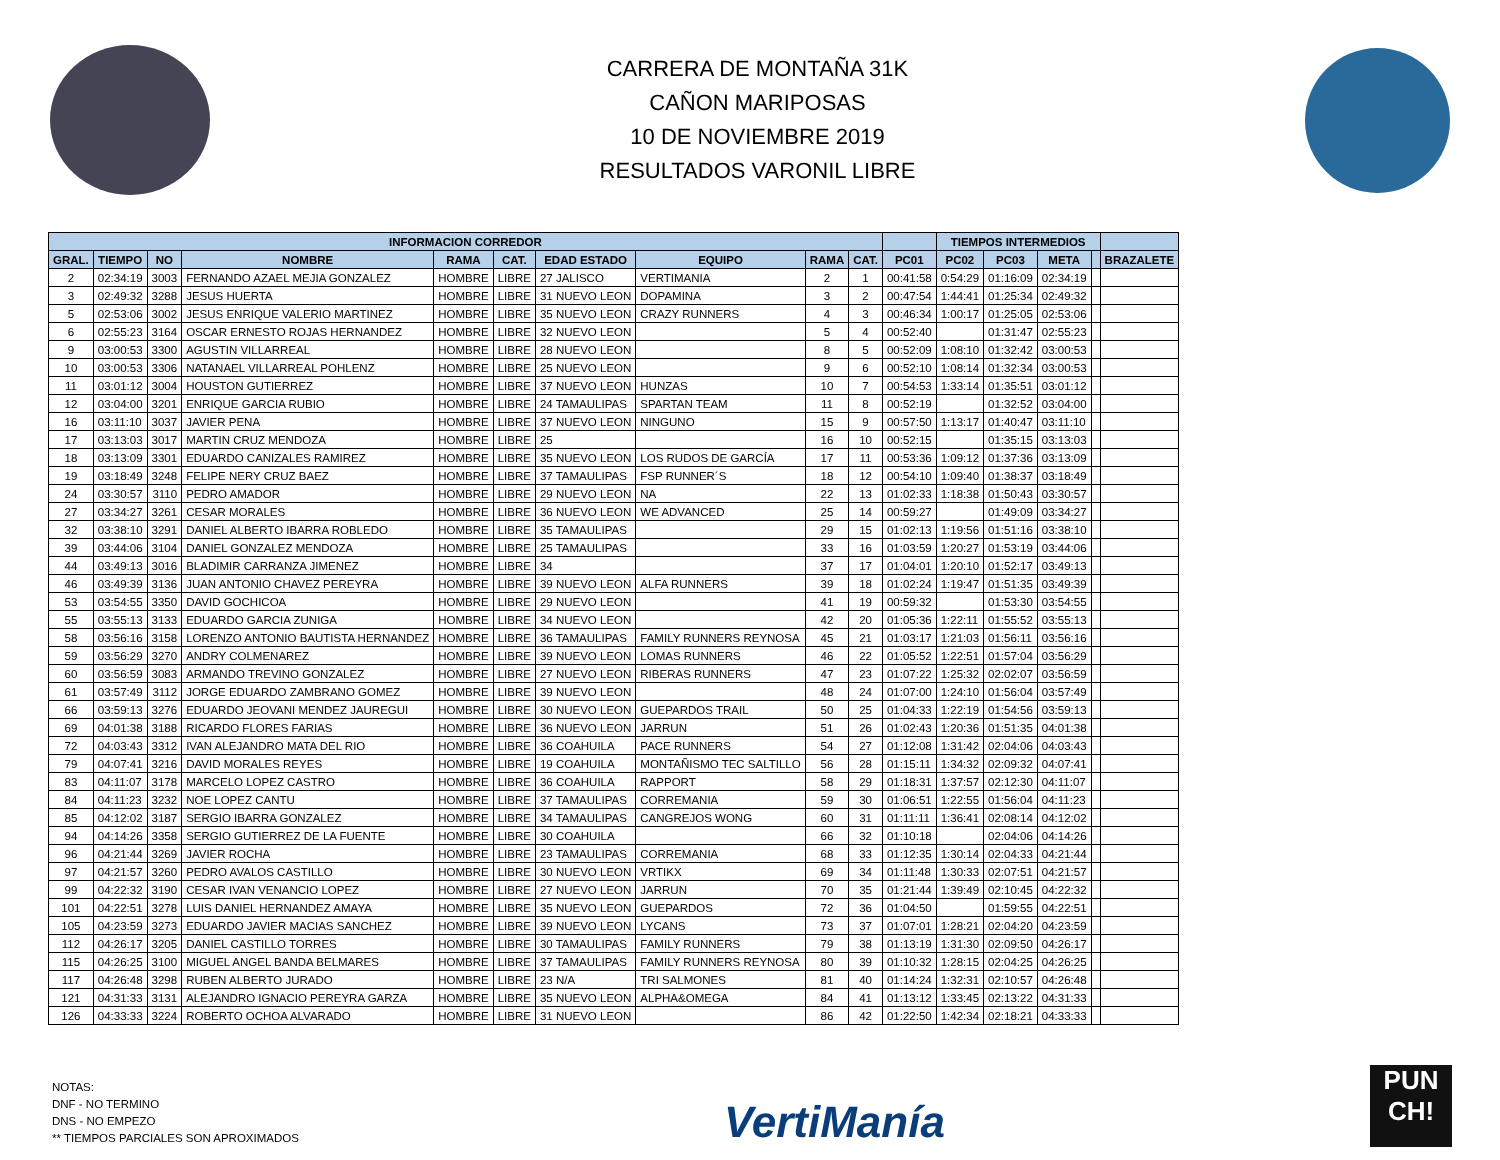CARRERA DE MONTAÑA 31K
CAÑON MARIPOSAS
10 DE NOVIEMBRE 2019
RESULTADOS VARONIL LIBRE
| INFORMACION CORREDOR | | | | | | | | | | | TIEMPOS INTERMEDIOS | | | | |
| --- | --- | --- | --- | --- | --- | --- | --- | --- | --- | --- | --- | --- | --- | --- | --- |
| GRAL. | TIEMPO | NO | NOMBRE | RAMA | CAT. | EDAD ESTADO | EQUIPO | RAMA | CAT. | PC01 | PC02 | PC03 | META | | BRAZALETE |
| 2 | 02:34:19 | 3003 | FERNANDO AZAEL MEJIA GONZALEZ | HOMBRE | LIBRE | 27 JALISCO | VERTIMANIA | 2 | 1 | 00:41:58 | 0:54:29 | 01:16:09 | 02:34:19 | | |
| 3 | 02:49:32 | 3288 | JESUS HUERTA | HOMBRE | LIBRE | 31 NUEVO LEON | DOPAMINA | 3 | 2 | 00:47:54 | 1:44:41 | 01:25:34 | 02:49:32 | | |
| 5 | 02:53:06 | 3002 | JESUS ENRIQUE VALERIO MARTINEZ | HOMBRE | LIBRE | 35 NUEVO LEON | CRAZY RUNNERS | 4 | 3 | 00:46:34 | 1:00:17 | 01:25:05 | 02:53:06 | | |
| 6 | 02:55:23 | 3164 | OSCAR ERNESTO ROJAS HERNANDEZ | HOMBRE | LIBRE | 32 NUEVO LEON | | 5 | 4 | 00:52:40 | | 01:31:47 | 02:55:23 | | |
| 9 | 03:00:53 | 3300 | AGUSTIN VILLARREAL | HOMBRE | LIBRE | 28 NUEVO LEON | | 8 | 5 | 00:52:09 | 1:08:10 | 01:32:42 | 03:00:53 | | |
| 10 | 03:00:53 | 3306 | NATANAEL VILLARREAL POHLENZ | HOMBRE | LIBRE | 25 NUEVO LEON | | 9 | 6 | 00:52:10 | 1:08:14 | 01:32:34 | 03:00:53 | | |
| 11 | 03:01:12 | 3004 | HOUSTON GUTIERREZ | HOMBRE | LIBRE | 37 NUEVO LEON | HUNZAS | 10 | 7 | 00:54:53 | 1:33:14 | 01:35:51 | 03:01:12 | | |
| 12 | 03:04:00 | 3201 | ENRIQUE GARCIA RUBIO | HOMBRE | LIBRE | 24 TAMAULIPAS | SPARTAN TEAM | 11 | 8 | 00:52:19 | | 01:32:52 | 03:04:00 | | |
| 16 | 03:11:10 | 3037 | JAVIER PENA | HOMBRE | LIBRE | 37 NUEVO LEON | NINGUNO | 15 | 9 | 00:57:50 | 1:13:17 | 01:40:47 | 03:11:10 | | |
| 17 | 03:13:03 | 3017 | MARTIN CRUZ MENDOZA | HOMBRE | LIBRE | 25 | | 16 | 10 | 00:52:15 | | 01:35:15 | 03:13:03 | | |
| 18 | 03:13:09 | 3301 | EDUARDO CANIZALES RAMIREZ | HOMBRE | LIBRE | 35 NUEVO LEON | LOS RUDOS DE GARCÍA | 17 | 11 | 00:53:36 | 1:09:12 | 01:37:36 | 03:13:09 | | |
| 19 | 03:18:49 | 3248 | FELIPE NERY CRUZ BAEZ | HOMBRE | LIBRE | 37 TAMAULIPAS | FSP RUNNER´S | 18 | 12 | 00:54:10 | 1:09:40 | 01:38:37 | 03:18:49 | | |
| 24 | 03:30:57 | 3110 | PEDRO AMADOR | HOMBRE | LIBRE | 29 NUEVO LEON | NA | 22 | 13 | 01:02:33 | 1:18:38 | 01:50:43 | 03:30:57 | | |
| 27 | 03:34:27 | 3261 | CESAR MORALES | HOMBRE | LIBRE | 36 NUEVO LEON | WE ADVANCED | 25 | 14 | 00:59:27 | | 01:49:09 | 03:34:27 | | |
| 32 | 03:38:10 | 3291 | DANIEL ALBERTO IBARRA ROBLEDO | HOMBRE | LIBRE | 35 TAMAULIPAS | | 29 | 15 | 01:02:13 | 1:19:56 | 01:51:16 | 03:38:10 | | |
| 39 | 03:44:06 | 3104 | DANIEL GONZALEZ MENDOZA | HOMBRE | LIBRE | 25 TAMAULIPAS | | 33 | 16 | 01:03:59 | 1:20:27 | 01:53:19 | 03:44:06 | | |
| 44 | 03:49:13 | 3016 | BLADIMIR CARRANZA JIMENEZ | HOMBRE | LIBRE | 34 | | 37 | 17 | 01:04:01 | 1:20:10 | 01:52:17 | 03:49:13 | | |
| 46 | 03:49:39 | 3136 | JUAN ANTONIO CHAVEZ PEREYRA | HOMBRE | LIBRE | 39 NUEVO LEON | ALFA RUNNERS | 39 | 18 | 01:02:24 | 1:19:47 | 01:51:35 | 03:49:39 | | |
| 53 | 03:54:55 | 3350 | DAVID GOCHICOA | HOMBRE | LIBRE | 29 NUEVO LEON | | 41 | 19 | 00:59:32 | | 01:53:30 | 03:54:55 | | |
| 55 | 03:55:13 | 3133 | EDUARDO GARCIA ZUNIGA | HOMBRE | LIBRE | 34 NUEVO LEON | | 42 | 20 | 01:05:36 | 1:22:11 | 01:55:52 | 03:55:13 | | |
| 58 | 03:56:16 | 3158 | LORENZO ANTONIO BAUTISTA HERNANDEZ | HOMBRE | LIBRE | 36 TAMAULIPAS | FAMILY RUNNERS REYNOSA | 45 | 21 | 01:03:17 | 1:21:03 | 01:56:11 | 03:56:16 | | |
| 59 | 03:56:29 | 3270 | ANDRY COLMENAREZ | HOMBRE | LIBRE | 39 NUEVO LEON | LOMAS RUNNERS | 46 | 22 | 01:05:52 | 1:22:51 | 01:57:04 | 03:56:29 | | |
| 60 | 03:56:59 | 3083 | ARMANDO TREVINO GONZALEZ | HOMBRE | LIBRE | 27 NUEVO LEON | RIBERAS RUNNERS | 47 | 23 | 01:07:22 | 1:25:32 | 02:02:07 | 03:56:59 | | |
| 61 | 03:57:49 | 3112 | JORGE EDUARDO ZAMBRANO GOMEZ | HOMBRE | LIBRE | 39 NUEVO LEON | | 48 | 24 | 01:07:00 | 1:24:10 | 01:56:04 | 03:57:49 | | |
| 66 | 03:59:13 | 3276 | EDUARDO JEOVANI MENDEZ JAUREGUI | HOMBRE | LIBRE | 30 NUEVO LEON | GUEPARDOS TRAIL | 50 | 25 | 01:04:33 | 1:22:19 | 01:54:56 | 03:59:13 | | |
| 69 | 04:01:38 | 3188 | RICARDO FLORES FARIAS | HOMBRE | LIBRE | 36 NUEVO LEON | JARRUN | 51 | 26 | 01:02:43 | 1:20:36 | 01:51:35 | 04:01:38 | | |
| 72 | 04:03:43 | 3312 | IVAN ALEJANDRO MATA DEL RIO | HOMBRE | LIBRE | 36 COAHUILA | PACE RUNNERS | 54 | 27 | 01:12:08 | 1:31:42 | 02:04:06 | 04:03:43 | | |
| 79 | 04:07:41 | 3216 | DAVID MORALES REYES | HOMBRE | LIBRE | 19 COAHUILA | MONTAÑISMO TEC SALTILLO | 56 | 28 | 01:15:11 | 1:34:32 | 02:09:32 | 04:07:41 | | |
| 83 | 04:11:07 | 3178 | MARCELO LOPEZ CASTRO | HOMBRE | LIBRE | 36 COAHUILA | RAPPORT | 58 | 29 | 01:18:31 | 1:37:57 | 02:12:30 | 04:11:07 | | |
| 84 | 04:11:23 | 3232 | NOE LOPEZ CANTU | HOMBRE | LIBRE | 37 TAMAULIPAS | CORREMANIA | 59 | 30 | 01:06:51 | 1:22:55 | 01:56:04 | 04:11:23 | | |
| 85 | 04:12:02 | 3187 | SERGIO IBARRA GONZALEZ | HOMBRE | LIBRE | 34 TAMAULIPAS | CANGREJOS WONG | 60 | 31 | 01:11:11 | 1:36:41 | 02:08:14 | 04:12:02 | | |
| 94 | 04:14:26 | 3358 | SERGIO GUTIERREZ DE LA FUENTE | HOMBRE | LIBRE | 30 COAHUILA | | 66 | 32 | 01:10:18 | | 02:04:06 | 04:14:26 | | |
| 96 | 04:21:44 | 3269 | JAVIER ROCHA | HOMBRE | LIBRE | 23 TAMAULIPAS | CORREMANIA | 68 | 33 | 01:12:35 | 1:30:14 | 02:04:33 | 04:21:44 | | |
| 97 | 04:21:57 | 3260 | PEDRO AVALOS CASTILLO | HOMBRE | LIBRE | 30 NUEVO LEON | VRTIKX | 69 | 34 | 01:11:48 | 1:30:33 | 02:07:51 | 04:21:57 | | |
| 99 | 04:22:32 | 3190 | CESAR IVAN VENANCIO LOPEZ | HOMBRE | LIBRE | 27 NUEVO LEON | JARRUN | 70 | 35 | 01:21:44 | 1:39:49 | 02:10:45 | 04:22:32 | | |
| 101 | 04:22:51 | 3278 | LUIS DANIEL HERNANDEZ AMAYA | HOMBRE | LIBRE | 35 NUEVO LEON | GUEPARDOS | 72 | 36 | 01:04:50 | | 01:59:55 | 04:22:51 | | |
| 105 | 04:23:59 | 3273 | EDUARDO JAVIER MACIAS SANCHEZ | HOMBRE | LIBRE | 39 NUEVO LEON | LYCANS | 73 | 37 | 01:07:01 | 1:28:21 | 02:04:20 | 04:23:59 | | |
| 112 | 04:26:17 | 3205 | DANIEL CASTILLO TORRES | HOMBRE | LIBRE | 30 TAMAULIPAS | FAMILY RUNNERS | 79 | 38 | 01:13:19 | 1:31:30 | 02:09:50 | 04:26:17 | | |
| 115 | 04:26:25 | 3100 | MIGUEL ANGEL BANDA BELMARES | HOMBRE | LIBRE | 37 TAMAULIPAS | FAMILY RUNNERS REYNOSA | 80 | 39 | 01:10:32 | 1:28:15 | 02:04:25 | 04:26:25 | | |
| 117 | 04:26:48 | 3298 | RUBEN ALBERTO JURADO | HOMBRE | LIBRE | 23 N/A | TRI SALMONES | 81 | 40 | 01:14:24 | 1:32:31 | 02:10:57 | 04:26:48 | | |
| 121 | 04:31:33 | 3131 | ALEJANDRO IGNACIO PEREYRA GARZA | HOMBRE | LIBRE | 35 NUEVO LEON | ALPHA&OMEGA | 84 | 41 | 01:13:12 | 1:33:45 | 02:13:22 | 04:31:33 | | |
| 126 | 04:33:33 | 3224 | ROBERTO OCHOA ALVARADO | HOMBRE | LIBRE | 31 NUEVO LEON | | 86 | 42 | 01:22:50 | 1:42:34 | 02:18:21 | 04:33:33 | | |
NOTAS:
DNF - NO TERMINO
DNS - NO EMPEZO
** TIEMPOS PARCIALES SON APROXIMADOS
VertiManía
PUN CH!